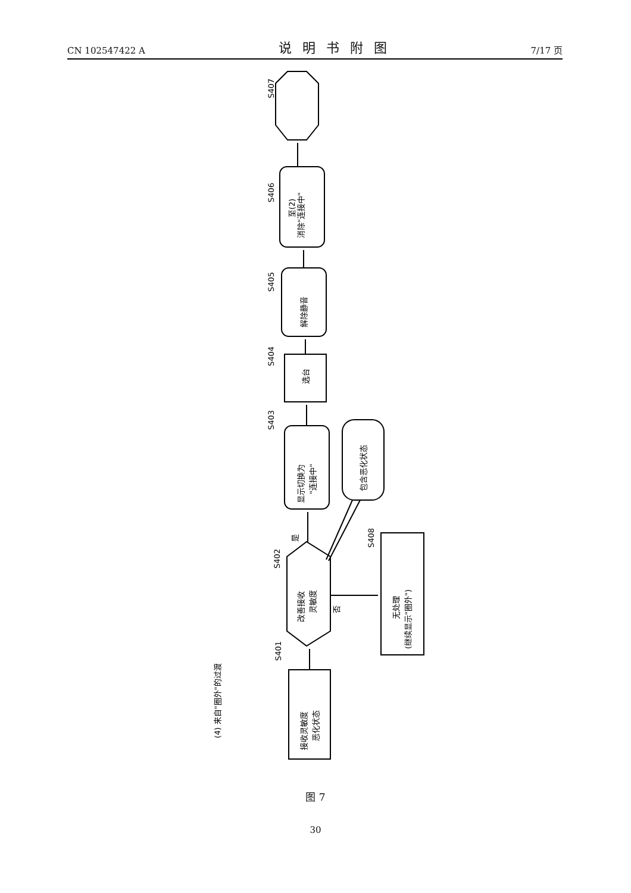CN 102547422 A 说明书附图 7/17 页
至(2)
消除"连接中"
解除静音
选台
显示切换为
"连接中"
包含恶化状态
改善接收
灵敏度
是
否
无处理
(继续显示"圈外")
接收灵敏度
恶化状态
(4) 来自"圈外"的过渡
S407
S406
S405
S404
S403
S402
S408
S401
图 7
30